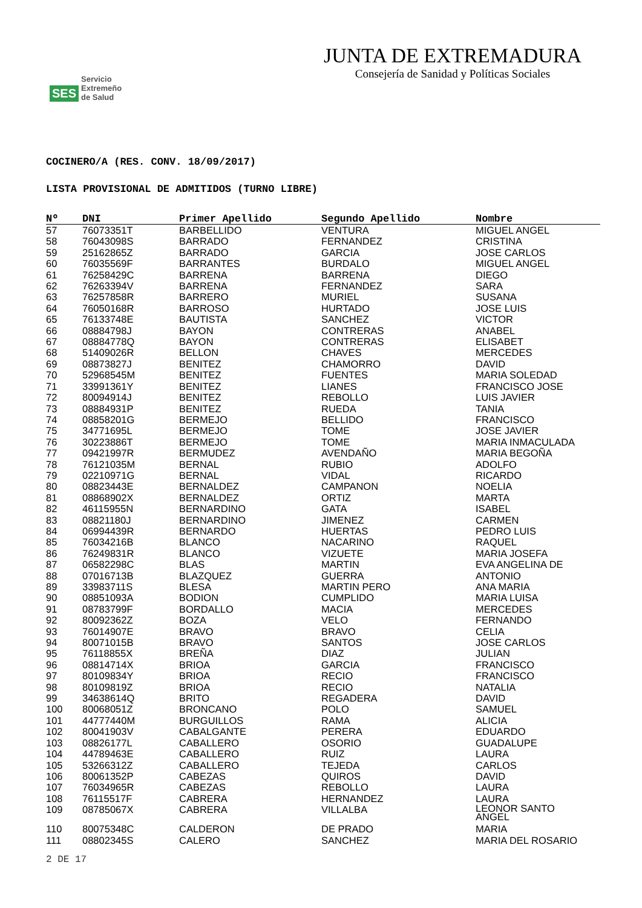SES
Servicio
Extremeño
de Salud
JUNTA DE EXTREMADURA
Consejería de Sanidad y Políticas Sociales
COCINERO/A (RES. CONV. 18/09/2017)
LISTA PROVISIONAL DE ADMITIDOS (TURNO LIBRE)
| Nº | DNI | Primer Apellido | Segundo Apellido | Nombre |
| --- | --- | --- | --- | --- |
| 57 | 76073351T | BARBELLIDO | VENTURA | MIGUEL ANGEL |
| 58 | 76043098S | BARRADO | FERNANDEZ | CRISTINA |
| 59 | 25162865Z | BARRADO | GARCIA | JOSE CARLOS |
| 60 | 76035569F | BARRANTES | BURDALO | MIGUEL ANGEL |
| 61 | 76258429C | BARRENA | BARRENA | DIEGO |
| 62 | 76263394V | BARRENA | FERNANDEZ | SARA |
| 63 | 76257858R | BARRERO | MURIEL | SUSANA |
| 64 | 76050168R | BARROSO | HURTADO | JOSE LUIS |
| 65 | 76133748E | BAUTISTA | SANCHEZ | VICTOR |
| 66 | 08884798J | BAYON | CONTRERAS | ANABEL |
| 67 | 08884778Q | BAYON | CONTRERAS | ELISABET |
| 68 | 51409026R | BELLON | CHAVES | MERCEDES |
| 69 | 08873827J | BENITEZ | CHAMORRO | DAVID |
| 70 | 52968545M | BENITEZ | FUENTES | MARIA SOLEDAD |
| 71 | 33991361Y | BENITEZ | LIANES | FRANCISCO JOSE |
| 72 | 80094914J | BENITEZ | REBOLLO | LUIS JAVIER |
| 73 | 08884931P | BENITEZ | RUEDA | TANIA |
| 74 | 08858201G | BERMEJO | BELLIDO | FRANCISCO |
| 75 | 34771695L | BERMEJO | TOME | JOSE JAVIER |
| 76 | 30223886T | BERMEJO | TOME | MARIA INMACULADA |
| 77 | 09421997R | BERMUDEZ | AVENDAÑO | MARIA BEGOÑA |
| 78 | 76121035M | BERNAL | RUBIO | ADOLFO |
| 79 | 02210971G | BERNAL | VIDAL | RICARDO |
| 80 | 08823443E | BERNALDEZ | CAMPANON | NOELIA |
| 81 | 08868902X | BERNALDEZ | ORTIZ | MARTA |
| 82 | 46115955N | BERNARDINO | GATA | ISABEL |
| 83 | 08821180J | BERNARDINO | JIMENEZ | CARMEN |
| 84 | 06994439R | BERNARDO | HUERTAS | PEDRO LUIS |
| 85 | 76034216B | BLANCO | NACARINO | RAQUEL |
| 86 | 76249831R | BLANCO | VIZUETE | MARIA JOSEFA |
| 87 | 06582298C | BLAS | MARTIN | EVA ANGELINA DE |
| 88 | 07016713B | BLAZQUEZ | GUERRA | ANTONIO |
| 89 | 33983711S | BLESA | MARTIN PERO | ANA MARIA |
| 90 | 08851093A | BODION | CUMPLIDO | MARIA LUISA |
| 91 | 08783799F | BORDALLO | MACIA | MERCEDES |
| 92 | 80092362Z | BOZA | VELO | FERNANDO |
| 93 | 76014907E | BRAVO | BRAVO | CELIA |
| 94 | 80071015B | BRAVO | SANTOS | JOSE CARLOS |
| 95 | 76118855X | BREÑA | DIAZ | JULIAN |
| 96 | 08814714X | BRIOA | GARCIA | FRANCISCO |
| 97 | 80109834Y | BRIOA | RECIO | FRANCISCO |
| 98 | 80109819Z | BRIOA | RECIO | NATALIA |
| 99 | 34638614Q | BRITO | REGADERA | DAVID |
| 100 | 80068051Z | BRONCANO | POLO | SAMUEL |
| 101 | 44777440M | BURGUILLOS | RAMA | ALICIA |
| 102 | 80041903V | CABALGANTE | PERERA | EDUARDO |
| 103 | 08826177L | CABALLERO | OSORIO | GUADALUPE |
| 104 | 44789463E | CABALLERO | RUIZ | LAURA |
| 105 | 53266312Z | CABALLERO | TEJEDA | CARLOS |
| 106 | 80061352P | CABEZAS | QUIROS | DAVID |
| 107 | 76034965R | CABEZAS | REBOLLO | LAURA |
| 108 | 76115517F | CABRERA | HERNANDEZ | LAURA |
| 109 | 08785067X | CABRERA | VILLALBA | LEONOR SANTO ANGEL |
| 110 | 80075348C | CALDERON | DE PRADO | MARIA |
| 111 | 08802345S | CALERO | SANCHEZ | MARIA DEL ROSARIO |
2 DE 17